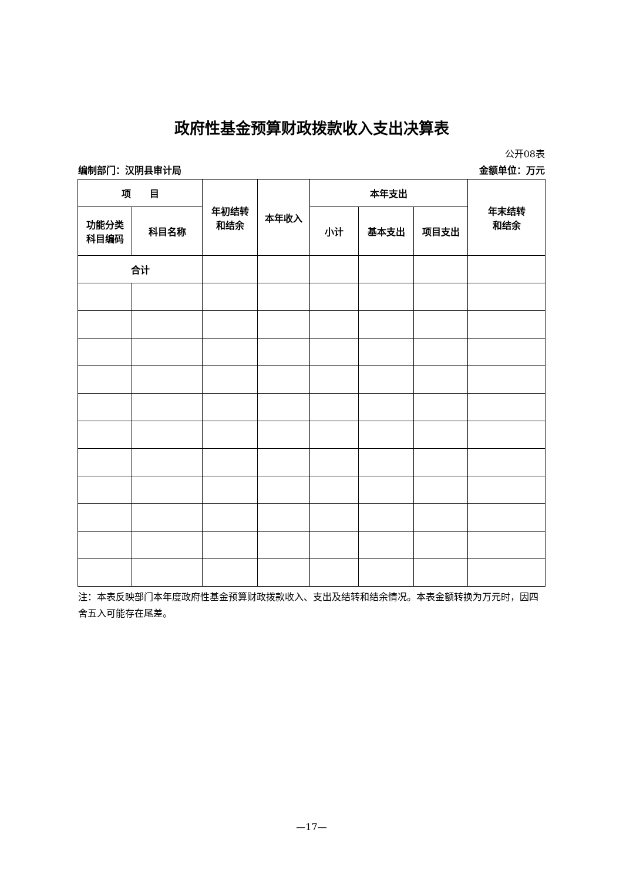政府性基金预算财政拨款收入支出决算表
公开08表
编制部门：汉阴县审计局 金额单位：万元
| 项 目 | | 年初结转 和结余 | 本年收入 | 本年支出 | | | 年末结转 和结余 |
| --- | --- | --- | --- | --- | --- | --- | --- |
| 功能分类 科目编码 | 科目名称 | | | 小计 | 基本支出 | 项目支出 | |
| 合计 | | | | | | | |
注：本表反映部门本年度政府性基金预算财政拨款收入、支出及结转和结余情况。本表金额转换为万元时，因四舍五入可能存在尾差。
—17—